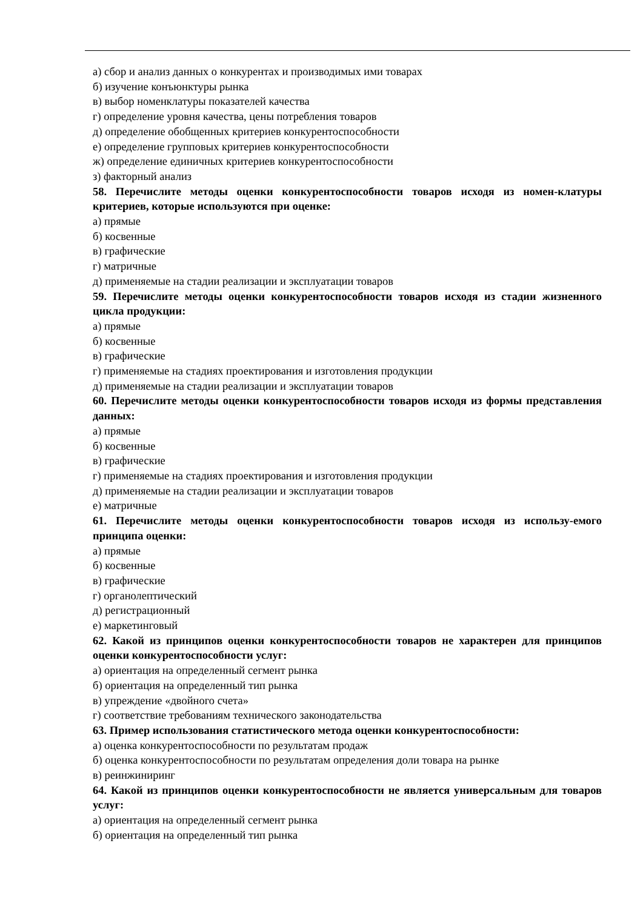а) сбор и анализ данных о конкурентах и производимых ими товарах
б) изучение конъюнктуры рынка
в) выбор номенклатуры показателей качества
г) определение уровня качества, цены потребления товаров
д) определение обобщенных критериев конкурентоспособности
е) определение групповых критериев конкурентоспособности
ж) определение единичных критериев конкурентоспособности
з) факторный анализ
58. Перечислите методы оценки конкурентоспособности товаров исходя из номен-клатуры критериев, которые используются при оценке:
а) прямые
б) косвенные
в) графические
г) матричные
д) применяемые на стадии реализации и эксплуатации товаров
59. Перечислите методы оценки конкурентоспособности товаров исходя из стадии жизненного цикла продукции:
а) прямые
б) косвенные
в) графические
г) применяемые на стадиях проектирования и изготовления продукции
д) применяемые на стадии реализации и эксплуатации товаров
60. Перечислите методы оценки конкурентоспособности товаров исходя из формы представления данных:
а) прямые
б) косвенные
в) графические
г) применяемые на стадиях проектирования и изготовления продукции
д) применяемые на стадии реализации и эксплуатации товаров
е) матричные
61. Перечислите методы оценки конкурентоспособности товаров исходя из использу-емого принципа оценки:
а) прямые
б) косвенные
в) графические
г) органолептический
д) регистрационный
е) маркетинговый
62. Какой из принципов оценки конкурентоспособности товаров не характерен для принципов оценки конкурентоспособности услуг:
а) ориентация на определенный сегмент рынка
б) ориентация на определенный тип рынка
в) упреждение «двойного счета»
г) соответствие требованиям технического законодательства
63. Пример использования статистического метода оценки конкурентоспособности:
а) оценка конкурентоспособности по результатам продаж
б) оценка конкурентоспособности по результатам определения доли товара на рынке
в) реинжиниринг
64. Какой из принципов оценки конкурентоспособности не является универсальным для товаров услуг:
а) ориентация на определенный сегмент рынка
б) ориентация на определенный тип рынка